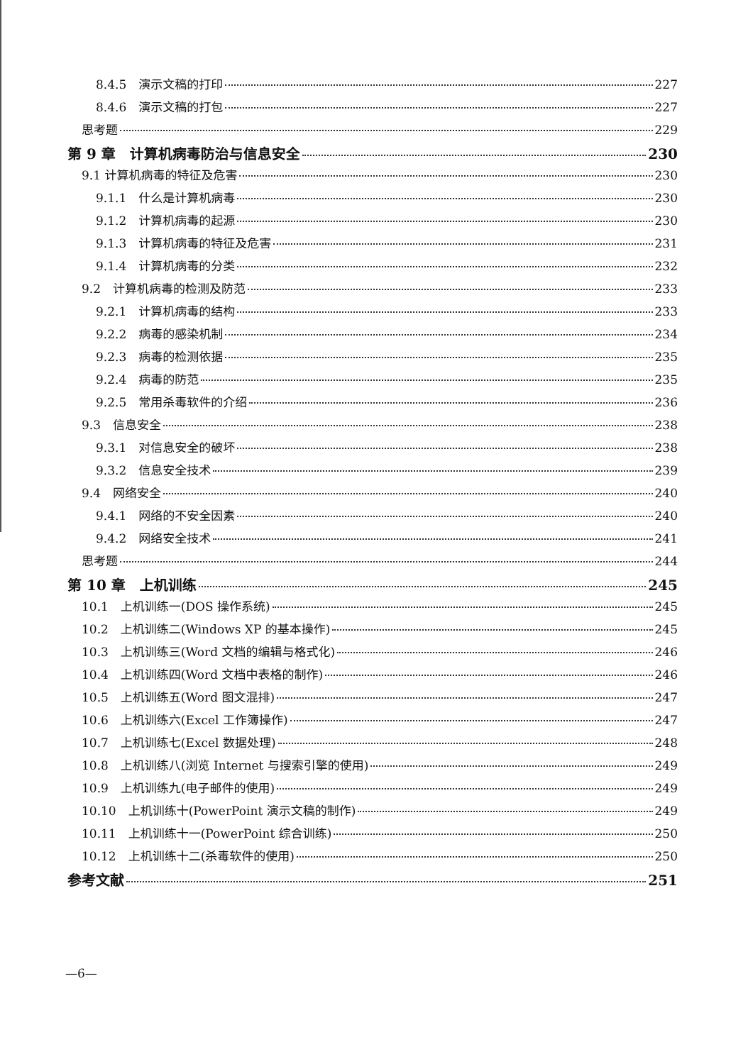8.4.5　演示文稿的打印 227
8.4.6　演示文稿的打包 227
思考题 229
第 9 章　计算机病毒防治与信息安全 230
9.1 计算机病毒的特征及危害 230
9.1.1　什么是计算机病毒 230
9.1.2　计算机病毒的起源 230
9.1.3　计算机病毒的特征及危害 231
9.1.4　计算机病毒的分类 232
9.2　计算机病毒的检测及防范 233
9.2.1　计算机病毒的结构 233
9.2.2　病毒的感染机制 234
9.2.3　病毒的检测依据 235
9.2.4　病毒的防范 235
9.2.5　常用杀毒软件的介绍 236
9.3　信息安全 238
9.3.1　对信息安全的破坏 238
9.3.2　信息安全技术 239
9.4　网络安全 240
9.4.1　网络的不安全因素 240
9.4.2　网络安全技术 241
思考题 244
第 10 章　上机训练 245
10.1　上机训练一(DOS 操作系统) 245
10.2　上机训练二(Windows XP 的基本操作) 245
10.3　上机训练三(Word 文档的编辑与格式化) 246
10.4　上机训练四(Word 文档中表格的制作) 246
10.5　上机训练五(Word 图文混排) 247
10.6　上机训练六(Excel 工作簿操作) 247
10.7　上机训练七(Excel 数据处理) 248
10.8　上机训练八(浏览 Internet 与搜索引擎的使用) 249
10.9　上机训练九(电子邮件的使用) 249
10.10　上机训练十(PowerPoint 演示文稿的制作) 249
10.11　上机训练十一(PowerPoint 综合训练) 250
10.12　上机训练十二(杀毒软件的使用) 250
参考文献 251
—6—